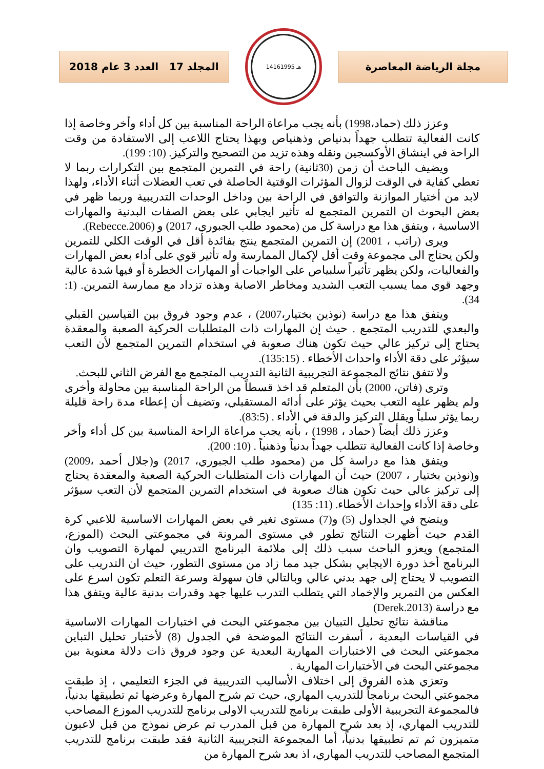المجلد 17 العدد 3 عام 2018
1416هـ 1995
مجلة الرياضة المعاصرة
وعزز ذلك (حماد،1998) بأنه يجب مراعاة الراحة المناسبة بين كل أداء وأخر وخاصة إذا كانت الفعالية تتطلب جهداً بدنياص وذهنياص وبهذا يحتاج اللاعب إلى الاستفادة من وقت الراحة في اينشاق الأوكسجين ونقله وهذه تزيد من التصحيح والتركيز. (10: 199).
ويضيف الباحث أن زمن (30ثانية) راحة في التمرين المتجمع بين التكرارات ربما لا تعطي كفاية في الوقت لزوال المؤثرات الوقتية الحاصلة في تعب العضلات أثناء الأداء، ولهذا لابد من أختيار الموازنة والتوافق في الراحة بين وداخل الوحدات التدريبية وربما ظهر في بعض البحوث ان التمرين المتجمع له تأثير ايجابي على بعض الصفات البدنية والمهارات الاساسية ، ويتفق هذا مع دراسة كل من (محمود طلب الجبوري، 2017) و (Rebecce.2006).
ويرى (راتب ، 2001) إن التمرين المتجمع ينتج بفائدة أقل في الوقت الكلي للتمرين ولكن يحتاج الى مجموعة وقت أقل لإكمال الممارسة وله تأثير قوي على أداء بعض المهارات والفعاليات، ولكن يظهر تأثيراً سلبياص على الواجبات أو المهارات الخطرة أو فيها شدة عالية وجهد قوي مما يسبب التعب الشديد ومخاطر الاصابة وهذه تزداد مع ممارسة التمرين. (1: 34).
ويتفق هذا مع دراسة (نوذين بختيار،2007) ، عدم وجود فروق بين القياسين القبلي والبعدي للتدريب المتجمع . حيث إن المهارات ذات المتطلبات الحركية الصعبة والمعقدة يحتاج إلى تركيز عالي حيث تكون هناك صعوبة في استخدام التمرين المتجمع لأن التعب سيؤثر على دقة الأداء واحداث الأخطاء . (135:15).
ولا تتفق نتائج المجموعة التجريبية الثانية التدريب المتجمع مع الفرض الثاني للبحث.
وترى (فاتن، 2000) بأن المتعلم قد اخذ قسطاً من الراحة المناسبة بين محاولة وأخرى ولم يظهر عليه التعب بحيث يؤثر على أدائه المستقبلي، وتضيف أن إعطاء مدة راحة قليلة ربما يؤثر سلباً ويقلل التركيز والدقة في الأداء . (83:5).
وعزز ذلك أيضاً (حماد ، 1998) ، بأنه يجب مراعاة الراحة المناسبة بين كل أداء وأخر وخاصة إذا كانت الفعالية تتطلب جهداً بدنياً وذهنياً . (10: 200).
ويتفق هذا مع دراسة كل من (محمود طلب الجبوري، 2017) و(جلال أحمد ،2009) و(نوذين بختيار ، 2007) حيث أن المهارات ذات المتطلبات الحركية الصعبة والمعقدة يحتاج إلى تركيز عالي حيث تكون هناك صعوبة في استخدام التمرين المتجمع لأن التعب سيؤثر على دقة الأداء وإحداث الأخطاء. (11: 135)
ويتضح في الجداول (5) و(7) مستوى تغير في بعض المهارات الاساسية للاعبي كرة القدم حيث أظهرت النتائج تطور في مستوى المرونة في مجموعتي البحث (الموزع، المتجمع) ويعزو الباحث سبب ذلك إلى ملائمة البرنامج التدريبي لمهارة التصويب وان البرنامج أخذ دورة الايجابي بشكل جيد مما زاد من مستوى التطور، حيث ان التدريب على التصويب لا يحتاج إلى جهد بدني عالي وبالتالي فان سهولة وسرعة التعلم تكون اسرع على العكس من التمرير والإخماد التي يتطلب التدرب عليها جهد وقدرات بدنية عالية ويتفق هذا مع دراسة (Derek.2013)
مناقشة نتائج تحليل التبيان بين مجموعتي البحث في اختبارات المهارات الاساسية في القياسات البعدية ، أسفرت النتائج الموضحة في الجدول (8) لأختبار تحليل التباين مجموعتي البحث في الاختبارات المهارية البعدية عن وجود فروق ذات دلالة معنوية بين مجموعتي البحث في الأختبارات المهارية .
وتعزي هذه الفروق إلى اختلاف الأساليب التدريبية في الجزء التعليمي ، إذ طبقت مجموعتي البحث برنامجاً للتدريب المهاري، حيث تم شرح المهارة وعرضها ثم تطبيقها بدنياً، فالمجموعة التجريبية الأولى طبقت برنامج للتدريب الاولى برنامج للتدريب الموزع المصاحب للتدريب المهاري، إذ بعد شرح المهارة من قبل المدرب تم عرض نموذج من قبل لاعبون متميزون ثم تم تطبيقها بدنياً، أما المجموعة التجريبية الثانية فقد طبقت برنامج للتدريب المتجمع المصاحب للتدريب المهاري، اذ بعد شرح المهارة من